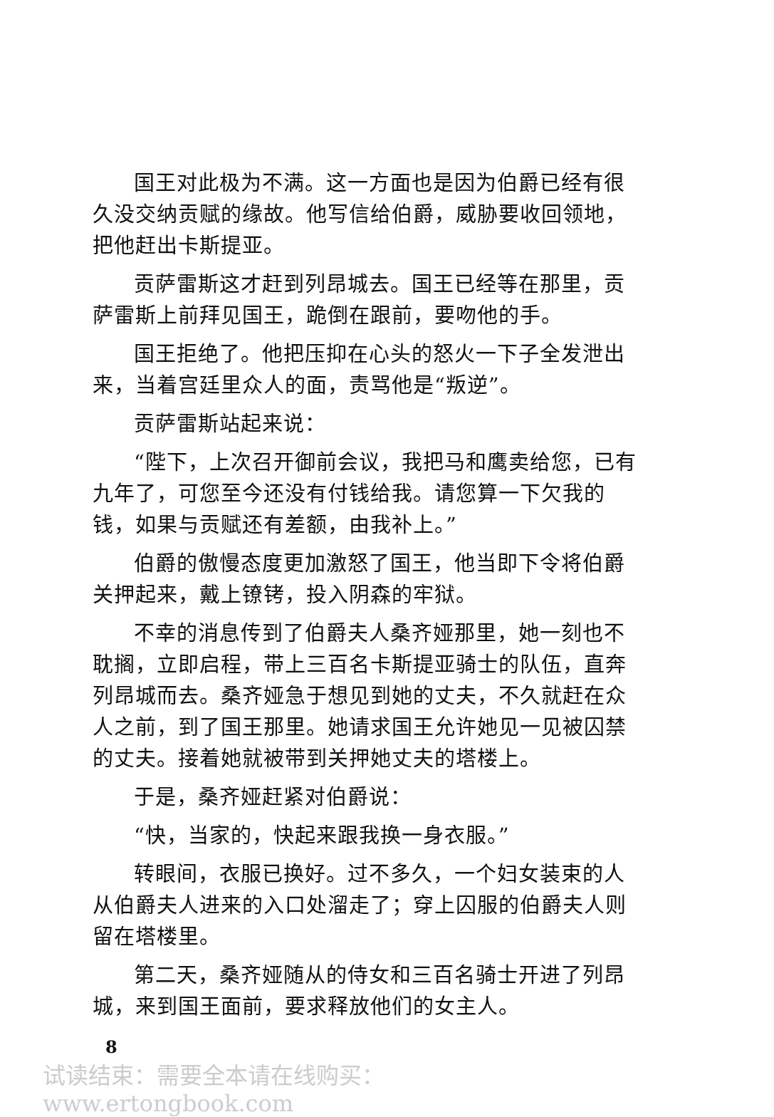国王对此极为不满。这一方面也是因为伯爵已经有很久没交纳贡赋的缘故。他写信给伯爵，威胁要收回领地，把他赶出卡斯提亚。
贡萨雷斯这才赶到列昂城去。国王已经等在那里，贡萨雷斯上前拜见国王，跪倒在跟前，要吻他的手。
国王拒绝了。他把压抑在心头的怒火一下子全发泄出来，当着宫廷里众人的面，责骂他是“叛逆”。
贡萨雷斯站起来说：
“陛下，上次召开御前会议，我把马和鹰卖给您，已有九年了，可您至今还没有付钱给我。请您算一下欠我的钱，如果与贡赋还有差额，由我补上。”
伯爵的傲慢态度更加激怒了国王，他当即下令将伯爵关押起来，戴上镣铐，投入阴森的牢狱。
不幸的消息传到了伯爵夫人桑齐娅那里，她一刻也不耽搁，立即启程，带上三百名卡斯提亚骑士的队伍，直奔列昂城而去。桑齐娅急于想见到她的丈夫，不久就赶在众人之前，到了国王那里。她请求国王允许她见一见被囚禁的丈夫。接着她就被带到关押她丈夫的塔楼上。
于是，桑齐娅赶紧对伯爵说：
“快，当家的，快起来跟我换一身衣服。”
转眼间，衣服已换好。过不多久，一个妇女装束的人从伯爵夫人进来的入口处溜走了；穿上囚服的伯爵夫人则留在塔楼里。
第二天，桑齐娅随从的侍女和三百名骑士开进了列昂城，来到国王面前，要求释放他们的女主人。
8
试读结束：需要全本请在线购买： www.ertongbook.com